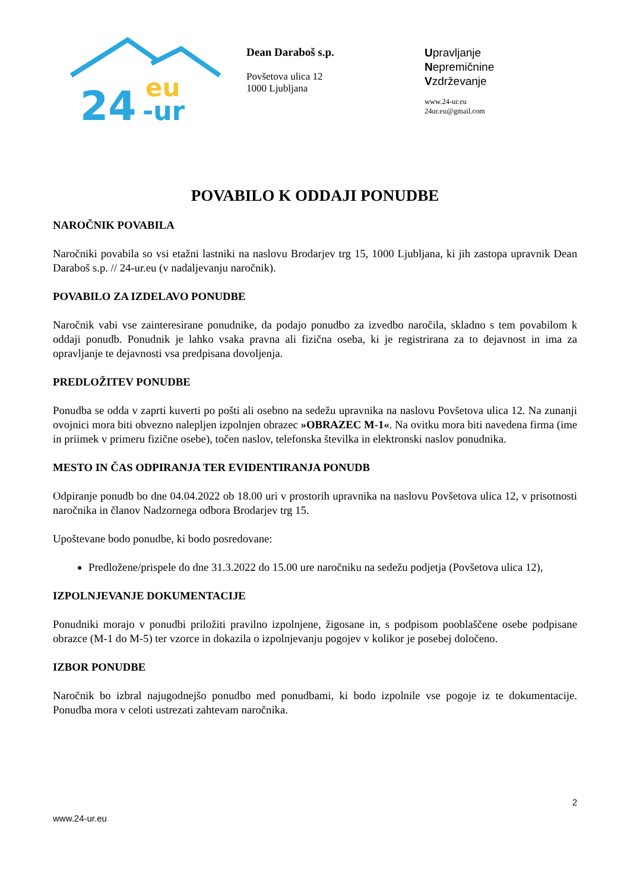24
eu
-ur
Dean Daraboš s.p.
Povšetova ulica 12
1000 Ljubljana
Upravljanje
Nepremičnine
Vzdrževanje
www.24-ur.eu
24ur.eu@gmail.com
POVABILO K ODDAJI PONUDBE
NAROČNIK POVABILA
Naročniki povabila so vsi etažni lastniki na naslovu Brodarjev trg 15, 1000 Ljubljana, ki jih zastopa upravnik Dean Daraboš s.p. // 24-ur.eu (v nadaljevanju naročnik).
POVABILO ZA IZDELAVO PONUDBE
Naročnik vabi vse zainteresirane ponudnike, da podajo ponudbo za izvedbo naročila, skladno s tem povabilom k oddaji ponudb. Ponudnik je lahko vsaka pravna ali fizična oseba, ki je registrirana za to dejavnost in ima za opravljanje te dejavnosti vsa predpisana dovoljenja.
PREDLOŽITEV PONUDBE
Ponudba se odda v zaprti kuverti po pošti ali osebno na sedežu upravnika na naslovu Povšetova ulica 12. Na zunanji ovojnici mora biti obvezno nalepljen izpolnjen obrazec »OBRAZEC M-1«. Na ovitku mora biti navedena firma (ime in priimek v primeru fizične osebe), točen naslov, telefonska številka in elektronski naslov ponudnika.
MESTO IN ČAS ODPIRANJA TER EVIDENTIRANJA PONUDB
Odpiranje ponudb bo dne 04.04.2022 ob 18.00 uri v prostorih upravnika na naslovu Povšetova ulica 12, v prisotnosti naročnika in članov Nadzornega odbora Brodarjev trg 15.
Upoštevane bodo ponudbe, ki bodo posredovane:
Predložene/prispele do dne 31.3.2022 do 15.00 ure naročniku na sedežu podjetja (Povšetova ulica 12),
IZPOLNJEVANJE DOKUMENTACIJE
Ponudniki morajo v ponudbi priložiti pravilno izpolnjene, žigosane in, s podpisom pooblaščene osebe podpisane obrazce (M-1 do M-5) ter vzorce in dokazila o izpolnjevanju pogojev v kolikor je posebej določeno.
IZBOR PONUDBE
Naročnik bo izbral najugodnejšo ponudbo med ponudbami, ki bodo izpolnile vse pogoje iz te dokumentacije. Ponudba mora v celoti ustrezati zahtevam naročnika.
2
www.24-ur.eu